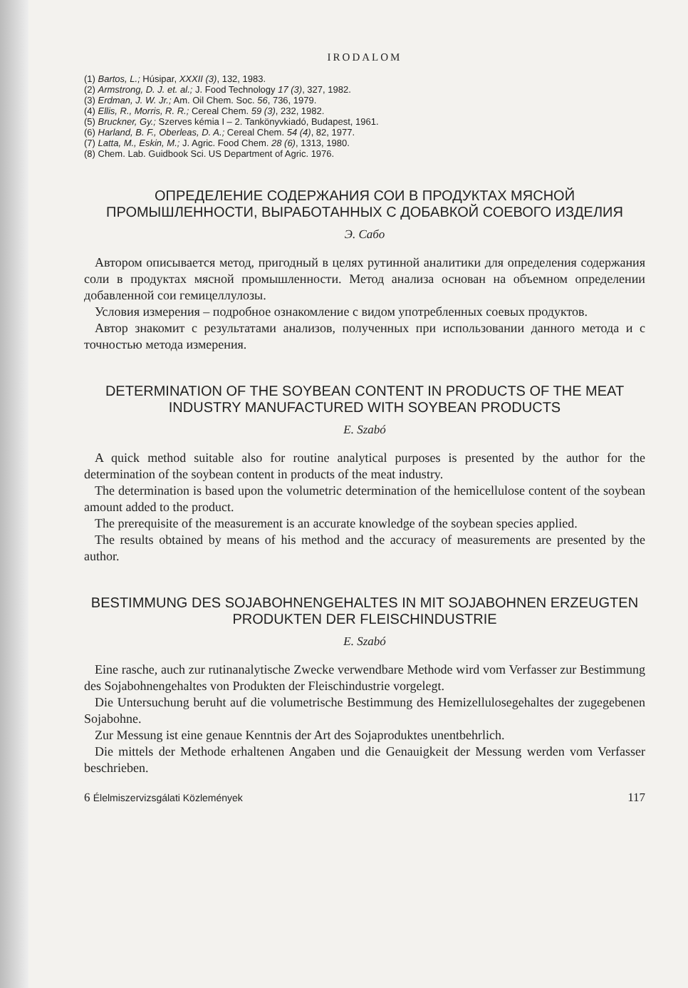IRODALOM
(1) Bartos, L.; Húsipar, XXXII (3), 132, 1983.
(2) Armstrong, D. J. et. al.; J. Food Technology 17 (3), 327, 1982.
(3) Erdman, J. W. Jr.; Am. Oil Chem. Soc. 56, 736, 1979.
(4) Ellis, R., Morris, R. R.; Cereal Chem. 59 (3), 232, 1982.
(5) Bruckner, Gy.; Szerves kémia I – 2. Tankönyvkiadó, Budapest, 1961.
(6) Harland, B. F., Oberleas, D. A.; Cereal Chem. 54 (4), 82, 1977.
(7) Latta, M., Eskin, M.; J. Agric. Food Chem. 28 (6), 1313, 1980.
(8) Chem. Lab. Guidbook Sci. US Department of Agric. 1976.
ОПРЕДЕЛЕНИЕ СОДЕРЖАНИЯ СОИ В ПРОДУКТАХ МЯСНОЙ ПРОМЫШЛЕННОСТИ, ВЫРАБОТАННЫХ С ДОБАВКОЙ СОЕВОГО ИЗДЕЛИЯ
Э. Сабо
Автором описывается метод, пригодный в целях рутинной аналитики для определения содержания соли в продуктах мясной промышленности. Метод анализа основан на объемном определении добавленной сои гемицеллулозы.
Условия измерения – подробное ознакомление с видом употребленных соевых продуктов.
Автор знакомит с результатами анализов, полученных при использовании данного метода и с точностью метода измерения.
DETERMINATION OF THE SOYBEAN CONTENT IN PRODUCTS OF THE MEAT INDUSTRY MANUFACTURED WITH SOYBEAN PRODUCTS
E. Szabó
A quick method suitable also for routine analytical purposes is presented by the author for the determination of the soybean content in products of the meat industry.
The determination is based upon the volumetric determination of the hemicellulose content of the soybean amount added to the product.
The prerequisite of the measurement is an accurate knowledge of the soybean species applied.
The results obtained by means of his method and the accuracy of measurements are presented by the author.
BESTIMMUNG DES SOJABOHNENGEHALTES IN MIT SOJABOHNEN ERZEUGTEN PRODUKTEN DER FLEISCHINDUSTRIE
E. Szabó
Eine rasche, auch zur rutinanalytische Zwecke verwendbare Methode wird vom Verfasser zur Bestimmung des Sojabohnengehaltes von Produkten der Fleischindustrie vorgelegt.
Die Untersuchung beruht auf die volumetrische Bestimmung des Hemizellulosegehaltes der zugegebenen Sojabohne.
Zur Messung ist eine genaue Kenntnis der Art des Sojaproduktes unentbehrlich.
Die mittels der Methode erhaltenen Angaben und die Genauigkeit der Messung werden vom Verfasser beschrieben.
6 Élelmiszervizsgálati Közlemények 117